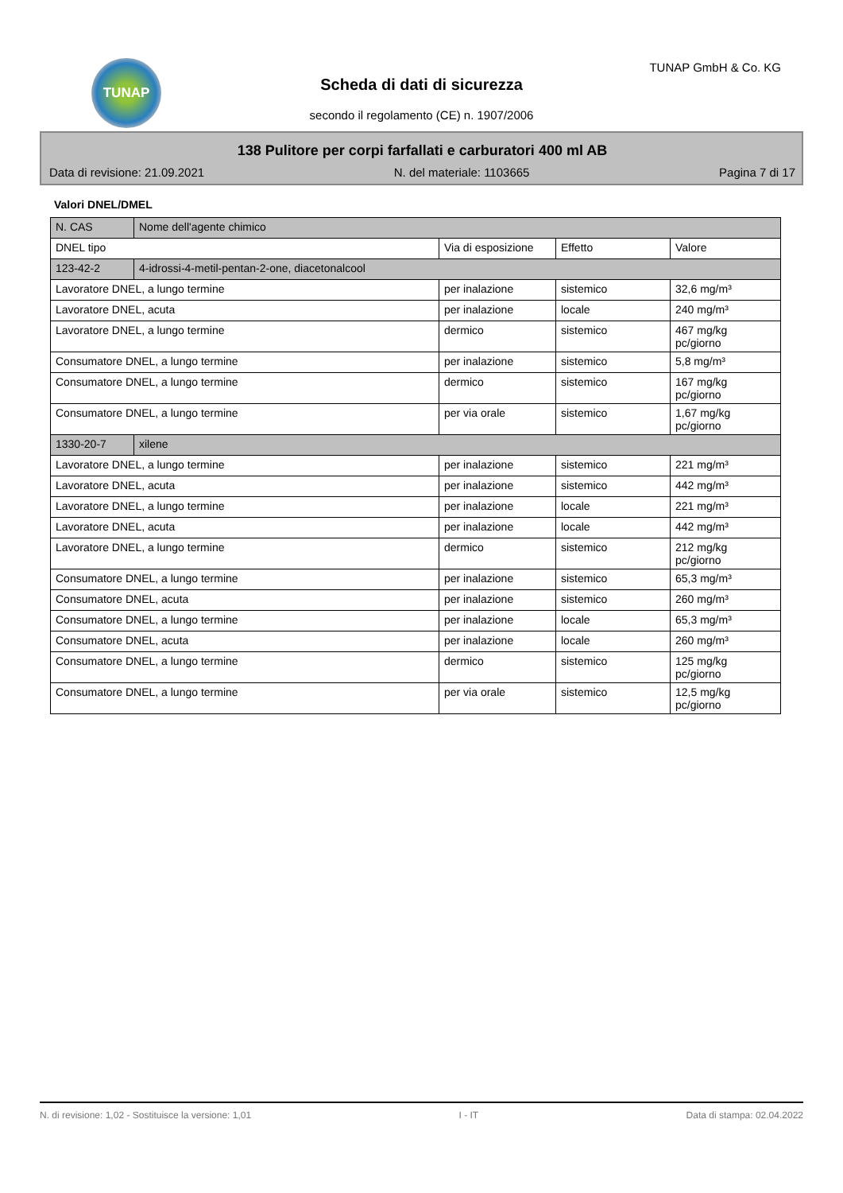TUNAP
Scheda di dati di sicurezza
secondo il regolamento (CE) n. 1907/2006
TUNAP GmbH & Co. KG
138 Pulitore per corpi farfallati e carburatori 400 ml AB
Data di revisione: 21.09.2021 N. del materiale: 1103665 Pagina 7 di 17
Valori DNEL/DMEL
| N. CAS | Nome dell'agente chimico | | | |
| DNEL tipo | | Via di esposizione | Effetto | Valore |
| 123-42-2 | 4-idrossi-4-metil-pentan-2-one, diacetonalcool | | | |
| Lavoratore DNEL, a lungo termine | | per inalazione | sistemico | 32,6 mg/m³ |
| Lavoratore DNEL, acuta | | per inalazione | locale | 240 mg/m³ |
| Lavoratore DNEL, a lungo termine | | dermico | sistemico | 467 mg/kg pc/giorno |
| Consumatore DNEL, a lungo termine | | per inalazione | sistemico | 5,8 mg/m³ |
| Consumatore DNEL, a lungo termine | | dermico | sistemico | 167 mg/kg pc/giorno |
| Consumatore DNEL, a lungo termine | | per via orale | sistemico | 1,67 mg/kg pc/giorno |
| 1330-20-7 | xilene | | | |
| Lavoratore DNEL, a lungo termine | | per inalazione | sistemico | 221 mg/m³ |
| Lavoratore DNEL, acuta | | per inalazione | sistemico | 442 mg/m³ |
| Lavoratore DNEL, a lungo termine | | per inalazione | locale | 221 mg/m³ |
| Lavoratore DNEL, acuta | | per inalazione | locale | 442 mg/m³ |
| Lavoratore DNEL, a lungo termine | | dermico | sistemico | 212 mg/kg pc/giorno |
| Consumatore DNEL, a lungo termine | | per inalazione | sistemico | 65,3 mg/m³ |
| Consumatore DNEL, acuta | | per inalazione | sistemico | 260 mg/m³ |
| Consumatore DNEL, a lungo termine | | per inalazione | locale | 65,3 mg/m³ |
| Consumatore DNEL, acuta | | per inalazione | locale | 260 mg/m³ |
| Consumatore DNEL, a lungo termine | | dermico | sistemico | 125 mg/kg pc/giorno |
| Consumatore DNEL, a lungo termine | | per via orale | sistemico | 12,5 mg/kg pc/giorno |
N. di revisione: 1,02 - Sostituisce la versione: 1,01 I - IT Data di stampa: 02.04.2022